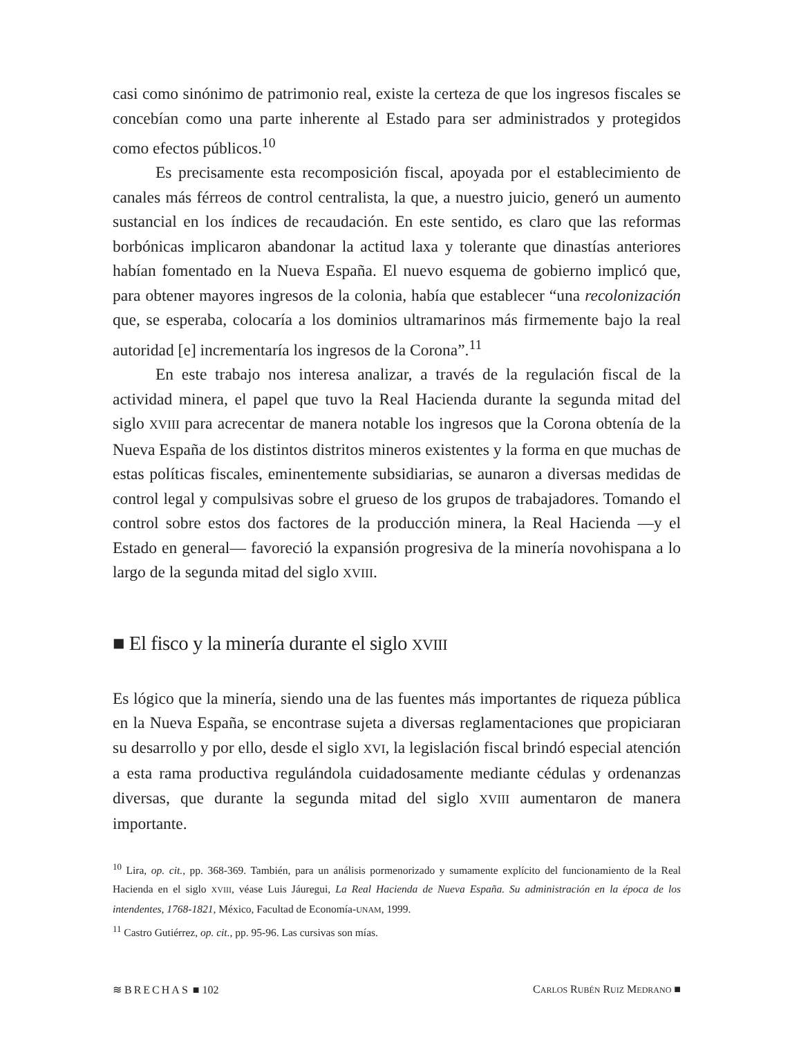casi como sinónimo de patrimonio real, existe la certeza de que los ingresos fiscales se concebían como una parte inherente al Estado para ser administrados y protegidos como efectos públicos.<sup>10</sup>
Es precisamente esta recomposición fiscal, apoyada por el establecimiento de canales más férreos de control centralista, la que, a nuestro juicio, generó un aumento sustancial en los índices de recaudación. En este sentido, es claro que las reformas borbónicas implicaron abandonar la actitud laxa y tolerante que dinastías anteriores habían fomentado en la Nueva España. El nuevo esquema de gobierno implicó que, para obtener mayores ingresos de la colonia, había que establecer “una recolonización que, se esperaba, colocaría a los dominios ultramarinos más firmemente bajo la real autoridad [e] incrementaría los ingresos de la Corona”.<sup>11</sup>
En este trabajo nos interesa analizar, a través de la regulación fiscal de la actividad minera, el papel que tuvo la Real Hacienda durante la segunda mitad del siglo XVIII para acrecentar de manera notable los ingresos que la Corona obtenía de la Nueva España de los distintos distritos mineros existentes y la forma en que muchas de estas políticas fiscales, eminentemente subsidiarias, se aunaron a diversas medidas de control legal y compulsivas sobre el grueso de los grupos de trabajadores. Tomando el control sobre estos dos factores de la producción minera, la Real Hacienda —y el Estado en general— favoreció la expansión progresiva de la minería novohispana a lo largo de la segunda mitad del siglo XVIII.
■ El fisco y la minería durante el siglo XVIII
Es lógico que la minería, siendo una de las fuentes más importantes de riqueza pública en la Nueva España, se encontrase sujeta a diversas reglamentaciones que propiciaran su desarrollo y por ello, desde el siglo XVI, la legislación fiscal brindó especial atención a esta rama productiva regulándola cuidadosamente mediante cédulas y ordenanzas diversas, que durante la segunda mitad del siglo XVIII aumentaron de manera importante.
<sup>10</sup> Lira, op. cit., pp. 368-369. También, para un análisis pormenorizado y sumamente explícito del funcionamiento de la Real Hacienda en el siglo XVIII, véase Luis Jáuregui, La Real Hacienda de Nueva España. Su administración en la época de los intendentes, 1768-1821, México, Facultad de Economía-UNAM, 1999.
<sup>11</sup> Castro Gutiérrez, op. cit., pp. 95-96. Las cursivas son mías.
≋ BRECHAS ■ 102 CARLOS RUBÉN RUIZ MEDRANO ■